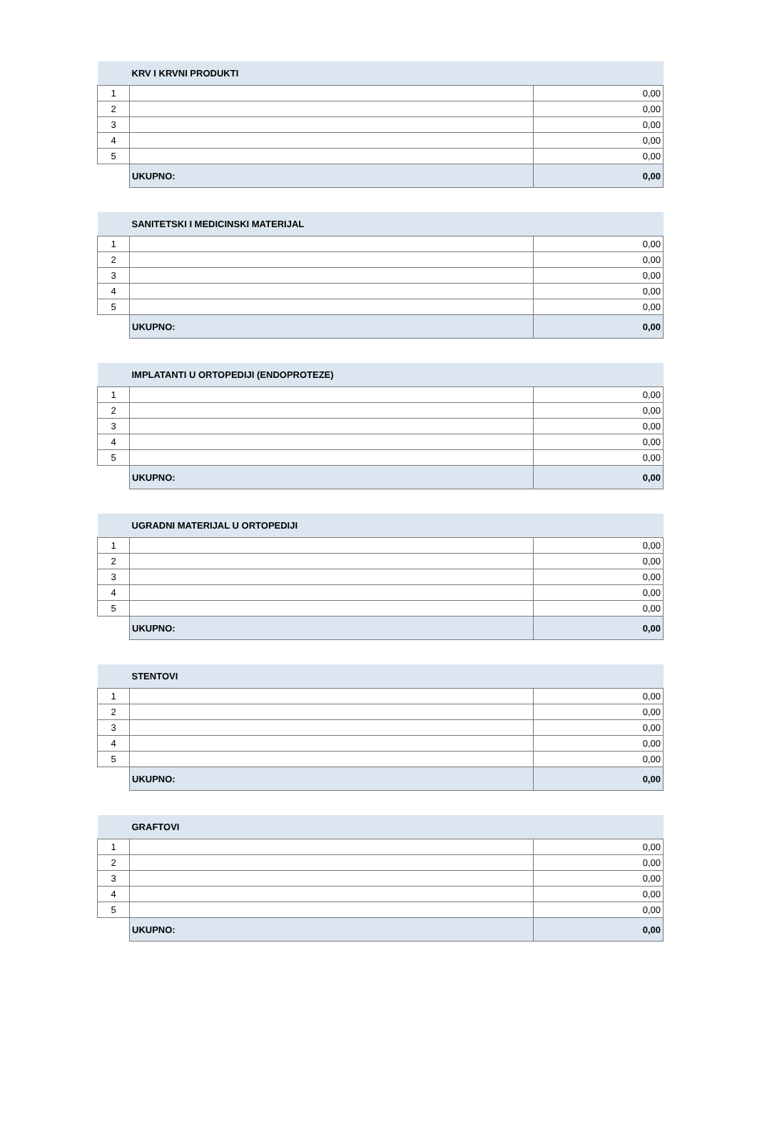| | KRV I KRVNI PRODUKTI | |
| --- | --- | --- |
| 1 | | 0,00 |
| 2 | | 0,00 |
| 3 | | 0,00 |
| 4 | | 0,00 |
| 5 | | 0,00 |
| | UKUPNO: | 0,00 |
| | SANITETSKI I MEDICINSKI MATERIJAL | |
| --- | --- | --- |
| 1 | | 0,00 |
| 2 | | 0,00 |
| 3 | | 0,00 |
| 4 | | 0,00 |
| 5 | | 0,00 |
| | UKUPNO: | 0,00 |
| | IMPLATANTI U ORTOPEDIJI (ENDOPROTEZE) | |
| --- | --- | --- |
| 1 | | 0,00 |
| 2 | | 0,00 |
| 3 | | 0,00 |
| 4 | | 0,00 |
| 5 | | 0,00 |
| | UKUPNO: | 0,00 |
| | UGRADNI MATERIJAL U ORTOPEDIJI | |
| --- | --- | --- |
| 1 | | 0,00 |
| 2 | | 0,00 |
| 3 | | 0,00 |
| 4 | | 0,00 |
| 5 | | 0,00 |
| | UKUPNO: | 0,00 |
| | STENTOVI | |
| --- | --- | --- |
| 1 | | 0,00 |
| 2 | | 0,00 |
| 3 | | 0,00 |
| 4 | | 0,00 |
| 5 | | 0,00 |
| | UKUPNO: | 0,00 |
| | GRAFTOVI | |
| --- | --- | --- |
| 1 | | 0,00 |
| 2 | | 0,00 |
| 3 | | 0,00 |
| 4 | | 0,00 |
| 5 | | 0,00 |
| | UKUPNO: | 0,00 |